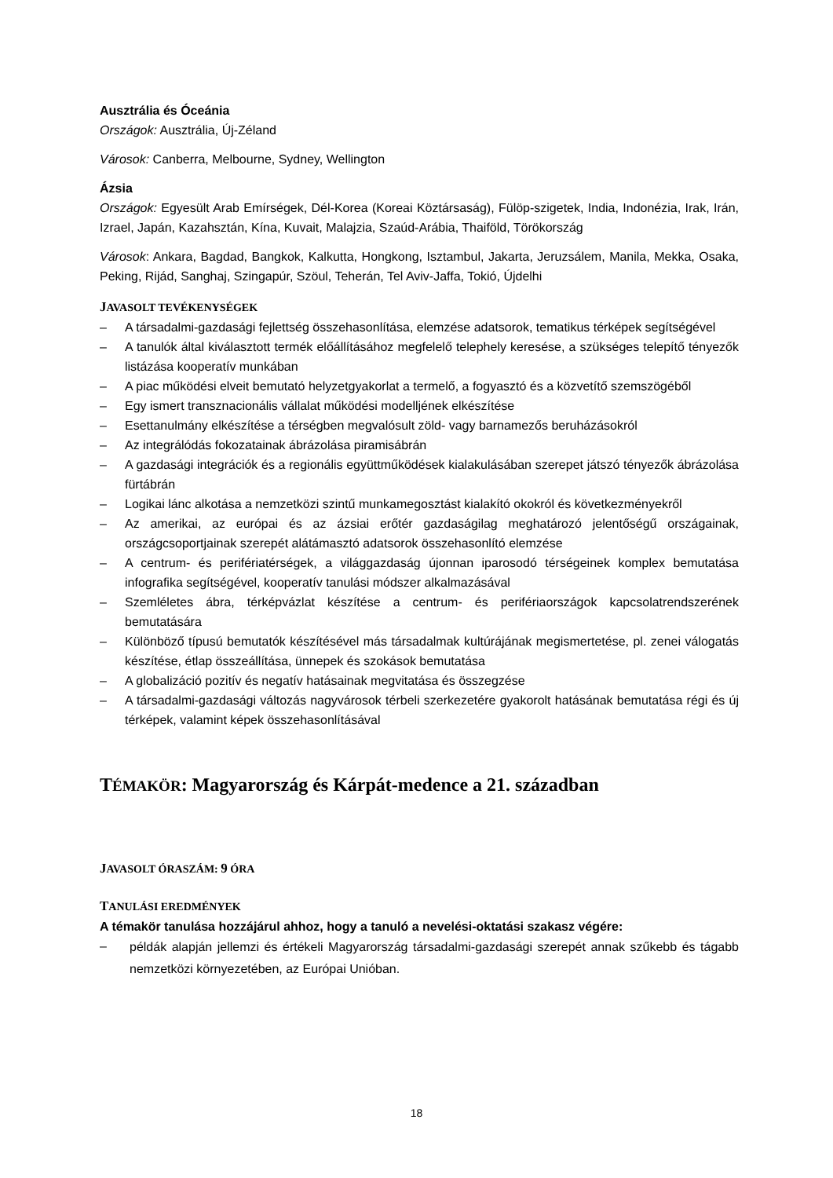Ausztrália és Óceánia
Országok: Ausztrália, Új-Zéland
Városok: Canberra, Melbourne, Sydney, Wellington
Ázsia
Országok: Egyesült Arab Emírségek, Dél-Korea (Koreai Köztársaság), Fülöp-szigetek, India, Indonézia, Irak, Irán, Izrael, Japán, Kazahsztán, Kína, Kuvait, Malajzia, Szaúd-Arábia, Thaiföld, Törökország
Városok: Ankara, Bagdad, Bangkok, Kalkutta, Hongkong, Isztambul, Jakarta, Jeruzsálem, Manila, Mekka, Osaka, Peking, Rijád, Sanghaj, Szingapúr, Szöul, Teherán, Tel Aviv-Jaffa, Tokió, Újdelhi
JAVASOLT TEVÉKENYSÉGEK
– A társadalmi-gazdasági fejlettség összehasonlítása, elemzése adatsorok, tematikus térképek segítségével
– A tanulók által kiválasztott termék előállításához megfelelő telephely keresése, a szükséges telepítő tényezők listázása kooperatív munkában
– A piac működési elveit bemutató helyzetgyakorlat a termelő, a fogyasztó és a közvetítő szemszögéből
– Egy ismert transznacionális vállalat működési modelljének elkészítése
– Esettanulmány elkészítése a térségben megvalósult zöld- vagy barnamezős beruházásokról
– Az integrálódás fokozatainak ábrázolása piramisábrán
– A gazdasági integrációk és a regionális együttműködések kialakulásában szerepet játszó tényezők ábrázolása fürtábrán
– Logikai lánc alkotása a nemzetközi szintű munkamegosztást kialakító okokról és következményekről
– Az amerikai, az európai és az ázsiai erőtér gazdaságilag meghatározó jelentőségű országainak, országcsoportjainak szerepét alátámasztó adatsorok összehasonlító elemzése
– A centrum- és perifériatérségek, a világgazdaság újonnan iparosodó térségeinek komplex bemutatása infografika segítségével, kooperatív tanulási módszer alkalmazásával
– Szemléletes ábra, térképvázlat készítése a centrum- és perifériaországok kapcsolatrendszerének bemutatására
– Különböző típusú bemutatók készítésével más társadalmak kultúrájának megismertetése, pl. zenei válogatás készítése, étlap összeállítása, ünnepek és szokások bemutatása
– A globalizáció pozitív és negatív hatásainak megvitatása és összegzése
– A társadalmi-gazdasági változás nagyvárosok térbeli szerkezetére gyakorolt hatásának bemutatása régi és új térképek, valamint képek összehasonlításával
TÉMAKÖR: Magyarország és Kárpát-medence a 21. században
JAVASOLT ÓRASZÁM: 9 ÓRA
TANULÁSI EREDMÉNYEK
A témakör tanulása hozzájárul ahhoz, hogy a tanuló a nevelési-oktatási szakasz végére:
– példák alapján jellemzi és értékeli Magyarország társadalmi-gazdasági szerepét annak szűkebb és tágabb nemzetközi környezetében, az Európai Unióban.
18